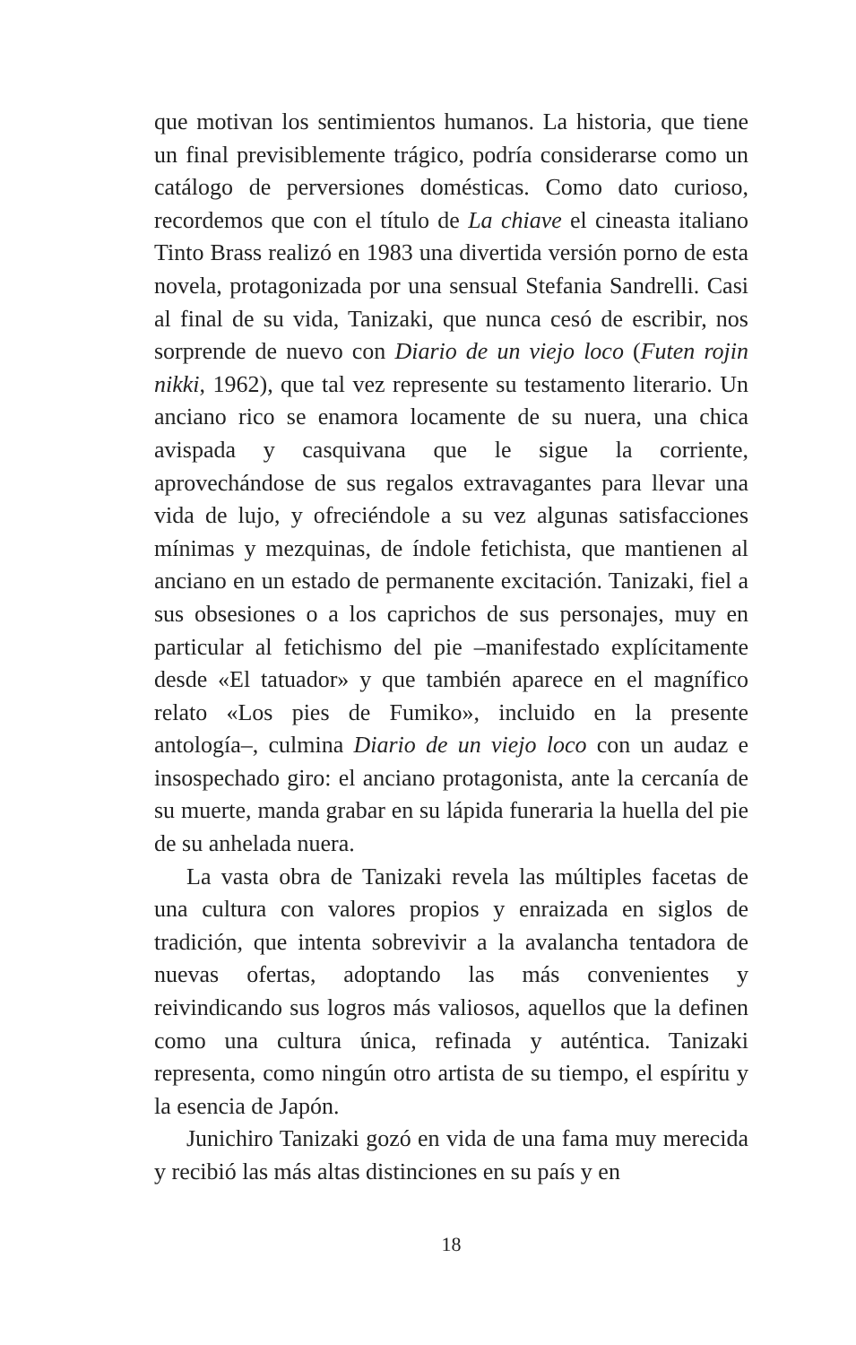que motivan los sentimientos humanos. La historia, que tiene un final previsiblemente trágico, podría considerarse como un catálogo de perversiones domésticas. Como dato curioso, recordemos que con el título de La chiave el cineasta italiano Tinto Brass realizó en 1983 una divertida versión porno de esta novela, protagonizada por una sensual Stefania Sandrelli. Casi al final de su vida, Tanizaki, que nunca cesó de escribir, nos sorprende de nuevo con Diario de un viejo loco (Futen rojin nikki, 1962), que tal vez represente su testamento literario. Un anciano rico se enamora locamente de su nuera, una chica avispada y casquivana que le sigue la corriente, aprovechándose de sus regalos extravagantes para llevar una vida de lujo, y ofreciéndole a su vez algunas satisfacciones mínimas y mezquinas, de índole fetichista, que mantienen al anciano en un estado de permanente excitación. Tanizaki, fiel a sus obsesiones o a los caprichos de sus personajes, muy en particular al fetichismo del pie –manifestado explícitamente desde «El tatuador» y que también aparece en el magnífico relato «Los pies de Fumiko», incluido en la presente antología–, culmina Diario de un viejo loco con un audaz e insospechado giro: el anciano protagonista, ante la cercanía de su muerte, manda grabar en su lápida funeraria la huella del pie de su anhelada nuera.
La vasta obra de Tanizaki revela las múltiples facetas de una cultura con valores propios y enraizada en siglos de tradición, que intenta sobrevivir a la avalancha tentadora de nuevas ofertas, adoptando las más convenientes y reivindicando sus logros más valiosos, aquellos que la definen como una cultura única, refinada y auténtica. Tanizaki representa, como ningún otro artista de su tiempo, el espíritu y la esencia de Japón.
Junichiro Tanizaki gozó en vida de una fama muy merecida y recibió las más altas distinciones en su país y en
18